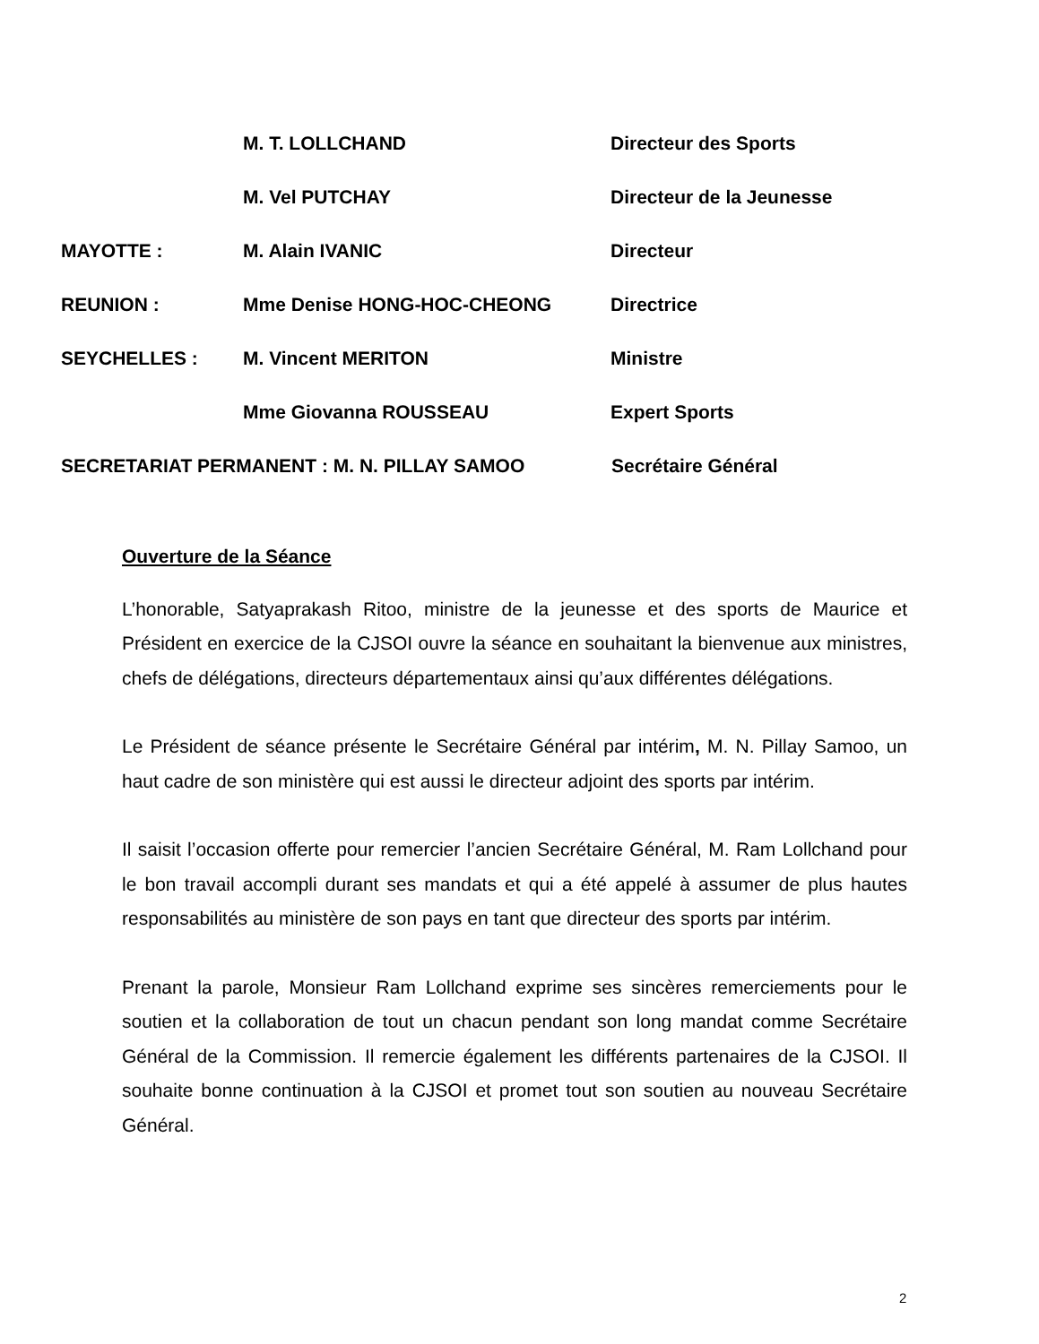M. T. LOLLCHAND Directeur des Sports
M. Vel PUTCHAY Directeur de la Jeunesse
MAYOTTE : M. Alain IVANIC Directeur
REUNION : Mme Denise HONG-HOC-CHEONG Directrice
SEYCHELLES : M. Vincent MERITON Ministre
Mme Giovanna ROUSSEAU Expert Sports
SECRETARIAT PERMANENT : M. N. PILLAY SAMOO Secrétaire Général
Ouverture de la Séance
L’honorable, Satyaprakash Ritoo, ministre de la jeunesse et des sports de Maurice et Président en exercice de la CJSOI ouvre la séance en souhaitant la bienvenue aux ministres, chefs de délégations, directeurs départementaux ainsi qu’aux différentes délégations.
Le Président de séance présente le Secrétaire Général par intérim, M. N. Pillay Samoo, un haut cadre de son ministère qui est aussi le directeur adjoint des sports par intérim.
Il saisit l’occasion offerte pour remercier l’ancien Secrétaire Général, M. Ram Lollchand pour le bon travail accompli durant ses mandats et qui a été appelé à assumer de plus hautes responsabilités au ministère de son pays en tant que directeur des sports par intérim.
Prenant la parole, Monsieur Ram Lollchand exprime ses sincères remerciements pour le soutien et la collaboration de tout un chacun pendant son long mandat comme Secrétaire Général de la Commission. Il remercie également les différents partenaires de la CJSOI. Il souhaite bonne continuation à la CJSOI et promet tout son soutien au nouveau Secrétaire Général.
2